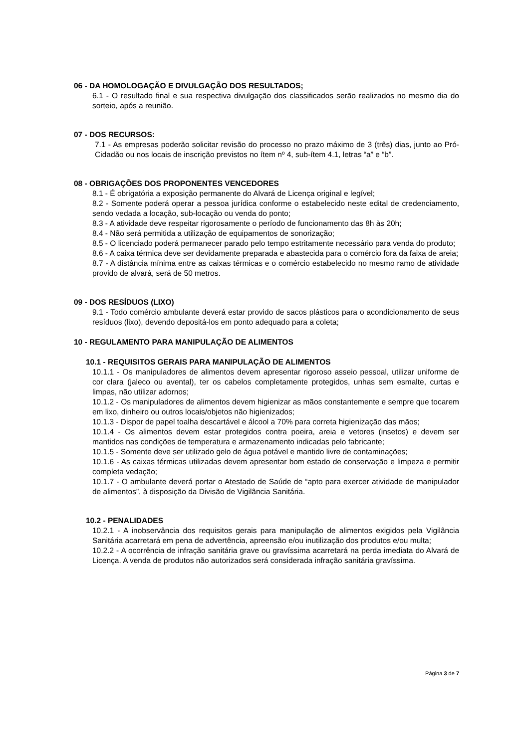06 - DA HOMOLOGAÇÃO E DIVULGAÇÃO DOS RESULTADOS;
6.1 - O resultado final e sua respectiva divulgação dos classificados serão realizados no mesmo dia do sorteio, após a reunião.
07 - DOS RECURSOS:
7.1 - As empresas poderão solicitar revisão do processo no prazo máximo de 3 (três) dias, junto ao Pró-Cidadão ou nos locais de inscrição previstos no ítem nº 4, sub-ítem 4.1, letras “a” e “b”.
08 - OBRIGAÇÕES DOS PROPONENTES VENCEDORES
8.1 - É obrigatória a exposição permanente do Alvará de Licença original e legível;
8.2 - Somente poderá operar a pessoa jurídica conforme o estabelecido neste edital de credenciamento, sendo vedada a locação, sub-locação ou venda do ponto;
8.3 - A atividade deve respeitar rigorosamente o período de funcionamento das 8h às 20h;
8.4 - Não será permitida a utilização de equipamentos de sonorização;
8.5 - O licenciado poderá permanecer parado pelo tempo estritamente necessário para venda do produto;
8.6 - A caixa térmica deve ser devidamente preparada e abastecida para o comércio fora da faixa de areia;
8.7 - A distância mínima entre as caixas térmicas e o comércio estabelecido no mesmo ramo de atividade provido de alvará, será de 50 metros.
09 - DOS RESÍDUOS (LIXO)
9.1 - Todo comércio ambulante deverá estar provido de sacos plásticos para o acondicionamento de seus resíduos (lixo), devendo depositá-los em ponto adequado para a coleta;
10 - REGULAMENTO PARA MANIPULAÇÃO DE ALIMENTOS
10.1 - REQUISITOS GERAIS PARA MANIPULAÇÃO DE ALIMENTOS
10.1.1 - Os manipuladores de alimentos devem apresentar rigoroso asseio pessoal, utilizar uniforme de cor clara (jaleco ou avental), ter os cabelos completamente protegidos, unhas sem esmalte, curtas e limpas, não utilizar adornos;
10.1.2 - Os manipuladores de alimentos devem higienizar as mãos constantemente e sempre que tocarem em lixo, dinheiro ou outros locais/objetos não higienizados;
10.1.3 - Dispor de papel toalha descartável e álcool a 70% para correta higienização das mãos;
10.1.4 - Os alimentos devem estar protegidos contra poeira, areia e vetores (insetos) e devem ser mantidos nas condições de temperatura e armazenamento indicadas pelo fabricante;
10.1.5 - Somente deve ser utilizado gelo de água potável e mantido livre de contaminações;
10.1.6 - As caixas térmicas utilizadas devem apresentar bom estado de conservação e limpeza e permitir completa vedação;
10.1.7 - O ambulante deverá portar o Atestado de Saúde de “apto para exercer atividade de manipulador de alimentos”, à disposição da Divisão de Vigilância Sanitária.
10.2 - PENALIDADES
10.2.1 - A inobservância dos requisitos gerais para manipulação de alimentos exigidos pela Vigilância Sanitária acarretará em pena de advertência, apreensão e/ou inutilização dos produtos e/ou multa;
10.2.2 - A ocorrência de infração sanitária grave ou gravíssima acarretará na perda imediata do Alvará de Licença. A venda de produtos não autorizados será considerada infração sanitária gravíssima.
Página 3 de 7